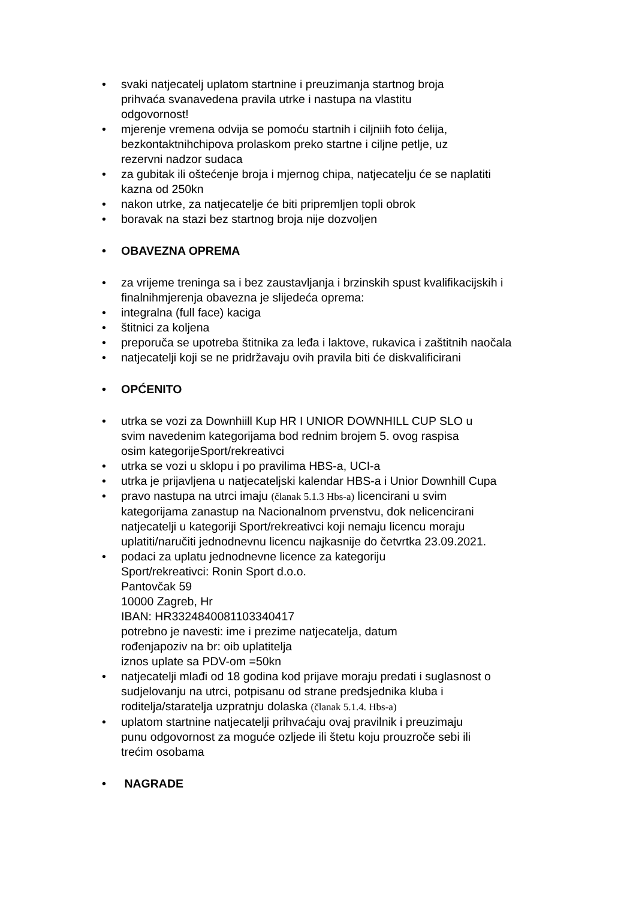• svaki natjecatelj uplatom startnine i preuzimanja startnog broja
prihvaća svanavedena pravila utrke i nastupa na vlastitu
odgovornost!
• mjerenje vremena odvija se pomoću startnih i ciljniih foto ćelija,
bezkontaktnihchipova prolaskom preko startne i ciljne petlje, uz
rezervni nadzor sudaca
• za gubitak ili oštećenje broja i mjernog chipa, natjecatelju će se naplatiti
kazna od 250kn
• nakon utrke, za natjecatelje će biti pripremljen topli obrok
• boravak na stazi bez startnog broja nije dozvoljen
• OBAVEZNA OPREMA
• za vrijeme treninga sa i bez zaustavljanja i brzinskih spust kvalifikacijskih i
finalnihmjerenja obavezna je slijedeća oprema:
• integralna (full face) kaciga
• štitnici za koljena
• preporuča se upotreba štitnika za leđa i laktove, rukavica i zaštitnih naočala
• natjecatelji koji se ne pridržavaju ovih pravila biti će diskvalificirani
• OPĆENITO
• utrka se vozi za Downhiill Kup HR I UNIOR DOWNHILL CUP SLO u
svim navedenim kategorijama bod rednim brojem 5. ovog raspisa
osim kategorijeSport/rekreativci
• utrka se vozi u sklopu i po pravilima HBS-a, UCI-a
• utrka je prijavljena u natjecateljski kalendar HBS-a i Unior Downhill Cupa
• pravo nastupa na utrci imaju (članak 5.1.3 Hbs-a) licencirani u svim
kategorijama zanastup na Nacionalnom prvenstvu, dok nelicencirani
natjecatelji u kategoriji Sport/rekreativci koji nemaju licencu moraju
uplatiti/naručiti jednodnevnu licencu najkasnije do četvrtka 23.09.2021.
• podaci za uplatu jednodnevne licence za kategoriju
Sport/rekreativci: Ronin Sport d.o.o.
Pantovčak 59
10000 Zagreb, Hr
IBAN: HR3324840081103340417
potrebno je navesti: ime i prezime natjecatelja, datum
rođenjapoziv na br: oib uplatitelja
iznos uplate sa PDV-om =50kn
• natjecatelji mlađi od 18 godina kod prijave moraju predati i suglasnost o
sudjelovanju na utrci, potpisanu od strane predsjednika kluba i
roditelja/staratelja uzpratnju dolaska (članak 5.1.4. Hbs-a)
• uplatom startnine natjecatelji prihvaćaju ovaj pravilnik i preuzimaju
punu odgovornost za moguće ozljede ili štetu koju prouzroče sebi ili
trećim osobama
• NAGRADE